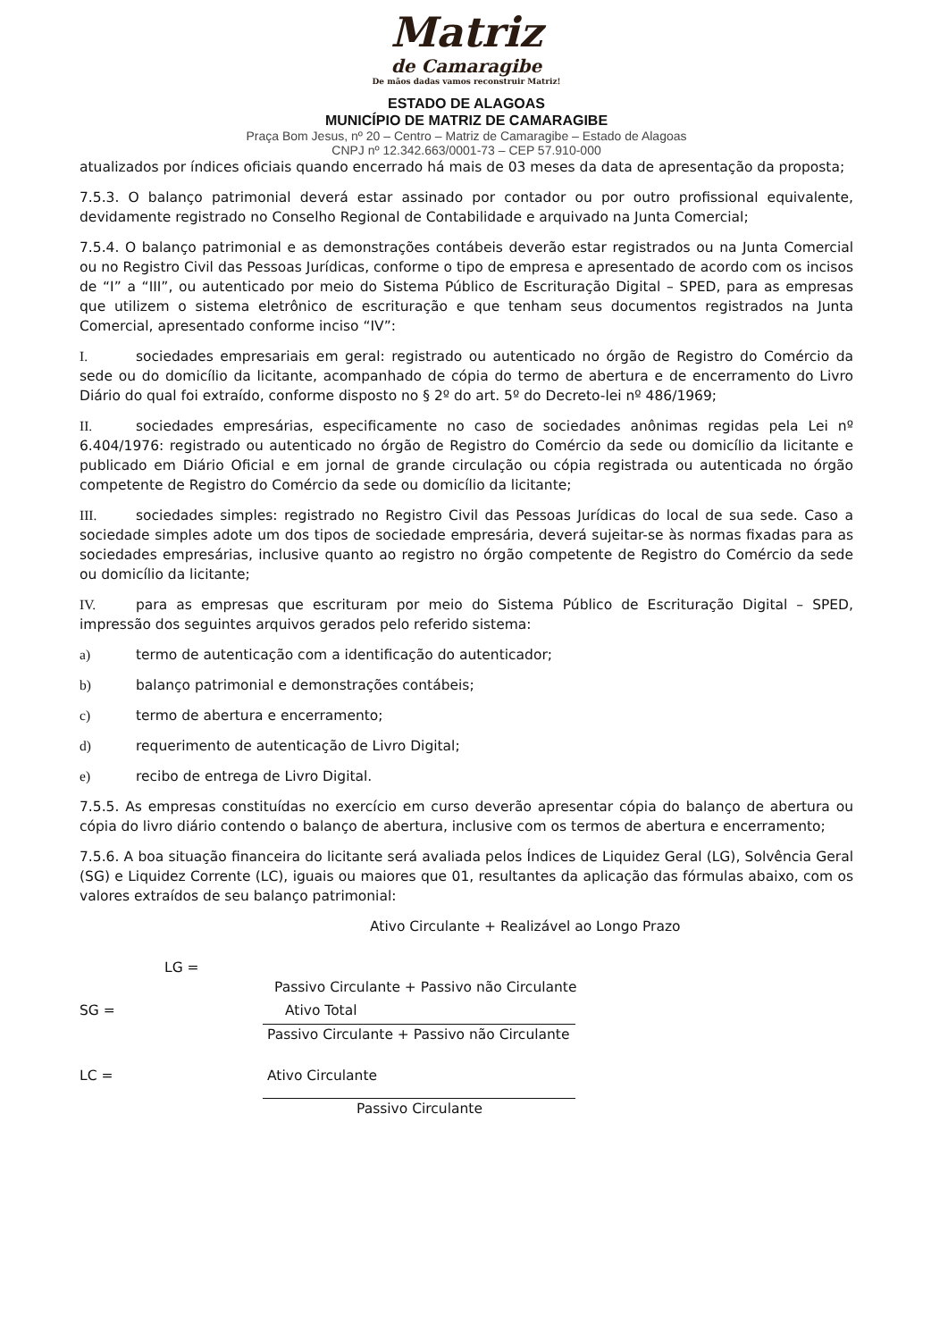Matriz
de Camaragibe
De mãos dadas vamos reconstruir Matriz!
ESTADO DE ALAGOAS
MUNICÍPIO DE MATRIZ DE CAMARAGIBE
Praça Bom Jesus, nº 20 – Centro – Matriz de Camaragibe – Estado de Alagoas
CNPJ nº 12.342.663/0001-73 – CEP 57.910-000
atualizados por índices oficiais quando encerrado há mais de 03 meses da data de apresentação da proposta;
7.5.3. O balanço patrimonial deverá estar assinado por contador ou por outro profissional equivalente, devidamente registrado no Conselho Regional de Contabilidade e arquivado na Junta Comercial;
7.5.4. O balanço patrimonial e as demonstrações contábeis deverão estar registrados ou na Junta Comercial ou no Registro Civil das Pessoas Jurídicas, conforme o tipo de empresa e apresentado de acordo com os incisos de “I” a “III”, ou autenticado por meio do Sistema Público de Escrituração Digital – SPED, para as empresas que utilizem o sistema eletrônico de escrituração e que tenham seus documentos registrados na Junta Comercial, apresentado conforme inciso “IV”:
I. sociedades empresariais em geral: registrado ou autenticado no órgão de Registro do Comércio da sede ou do domicílio da licitante, acompanhado de cópia do termo de abertura e de encerramento do Livro Diário do qual foi extraído, conforme disposto no § 2º do art. 5º do Decreto-lei nº 486/1969;
II. sociedades empresárias, especificamente no caso de sociedades anônimas regidas pela Lei nº 6.404/1976: registrado ou autenticado no órgão de Registro do Comércio da sede ou domicílio da licitante e publicado em Diário Oficial e em jornal de grande circulação ou cópia registrada ou autenticada no órgão competente de Registro do Comércio da sede ou domicílio da licitante;
III. sociedades simples: registrado no Registro Civil das Pessoas Jurídicas do local de sua sede. Caso a sociedade simples adote um dos tipos de sociedade empresária, deverá sujeitar-se às normas fixadas para as sociedades empresárias, inclusive quanto ao registro no órgão competente de Registro do Comércio da sede ou domicílio da licitante;
IV. para as empresas que escrituram por meio do Sistema Público de Escrituração Digital – SPED, impressão dos seguintes arquivos gerados pelo referido sistema:
a) termo de autenticação com a identificação do autenticador;
b) balanço patrimonial e demonstrações contábeis;
c) termo de abertura e encerramento;
d) requerimento de autenticação de Livro Digital;
e) recibo de entrega de Livro Digital.
7.5.5. As empresas constituídas no exercício em curso deverão apresentar cópia do balanço de abertura ou cópia do livro diário contendo o balanço de abertura, inclusive com os termos de abertura e encerramento;
7.5.6. A boa situação financeira do licitante será avaliada pelos Índices de Liquidez Geral (LG), Solvência Geral (SG) e Liquidez Corrente (LC), iguais ou maiores que 01, resultantes da aplicação das fórmulas abaixo, com os valores extraídos de seu balanço patrimonial:
Ativo Circulante + Realizável ao Longo Prazo
LG =
Passivo Circulante + Passivo não Circulante
SG = Ativo Total
Passivo Circulante + Passivo não Circulante
LC = Ativo Circulante
Passivo Circulante